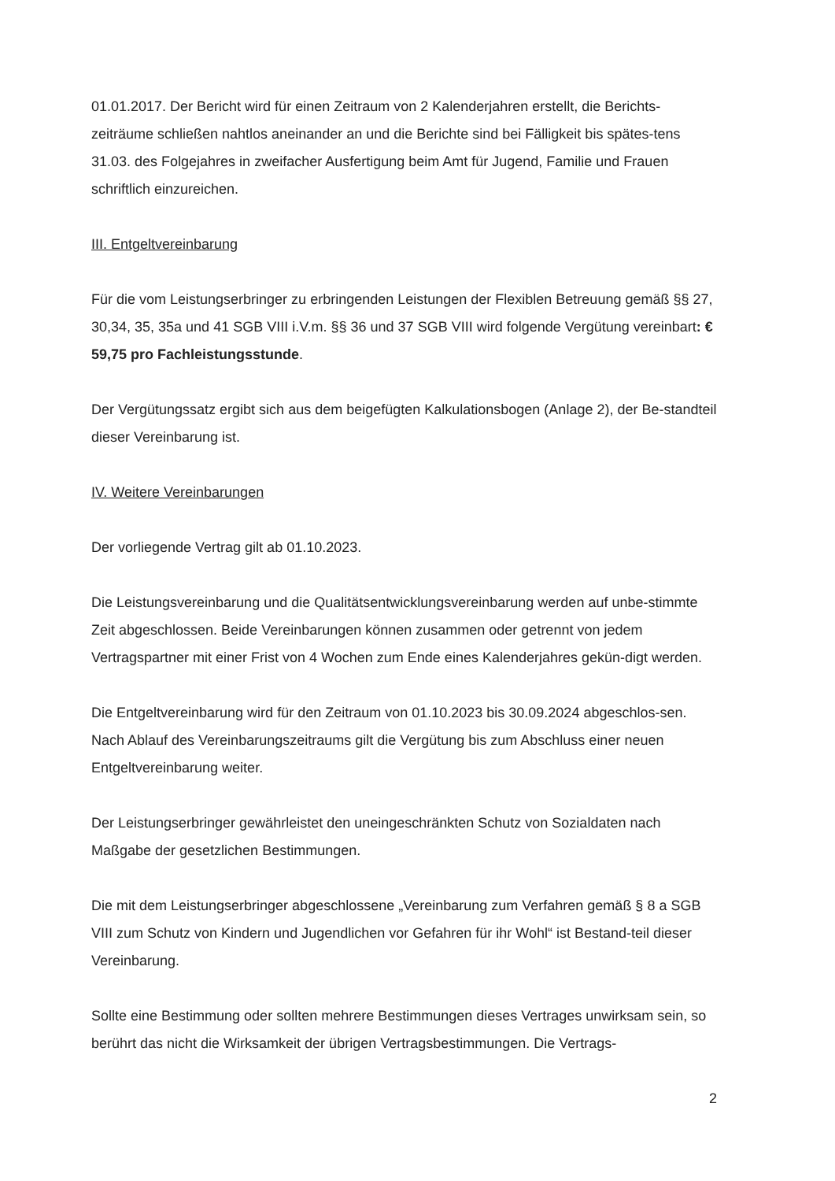01.01.2017. Der Bericht wird für einen Zeitraum von 2 Kalenderjahren erstellt, die Berichts-zeiträume schließen nahtlos aneinander an und die Berichte sind bei Fälligkeit bis spätes-tens 31.03. des Folgejahres in zweifacher Ausfertigung beim Amt für Jugend, Familie und Frauen schriftlich einzureichen.
III. Entgeltvereinbarung
Für die vom Leistungserbringer zu erbringenden Leistungen der Flexiblen Betreuung gemäß §§ 27, 30,34, 35, 35a und 41 SGB VIII i.V.m. §§ 36 und 37 SGB VIII wird folgende Vergütung vereinbart: € 59,75 pro Fachleistungsstunde.
Der Vergütungssatz ergibt sich aus dem beigefügten Kalkulationsbogen (Anlage 2), der Be-standteil dieser Vereinbarung ist.
IV. Weitere Vereinbarungen
Der vorliegende Vertrag gilt ab 01.10.2023.
Die Leistungsvereinbarung und die Qualitätsentwicklungsvereinbarung werden auf unbe-stimmte Zeit abgeschlossen. Beide Vereinbarungen können zusammen oder getrennt von jedem Vertragspartner mit einer Frist von 4 Wochen zum Ende eines Kalenderjahres gekün-digt werden.
Die Entgeltvereinbarung wird für den Zeitraum von 01.10.2023 bis 30.09.2024 abgeschlos-sen. Nach Ablauf des Vereinbarungszeitraums gilt die Vergütung bis zum Abschluss einer neuen Entgeltvereinbarung weiter.
Der Leistungserbringer gewährleistet den uneingeschränkten Schutz von Sozialdaten nach Maßgabe der gesetzlichen Bestimmungen.
Die mit dem Leistungserbringer abgeschlossene „Vereinbarung zum Verfahren gemäß § 8 a SGB VIII zum Schutz von Kindern und Jugendlichen vor Gefahren für ihr Wohl“ ist Bestand-teil dieser Vereinbarung.
Sollte eine Bestimmung oder sollten mehrere Bestimmungen dieses Vertrages unwirksam sein, so berührt das nicht die Wirksamkeit der übrigen Vertragsbestimmungen. Die Vertrags-
2